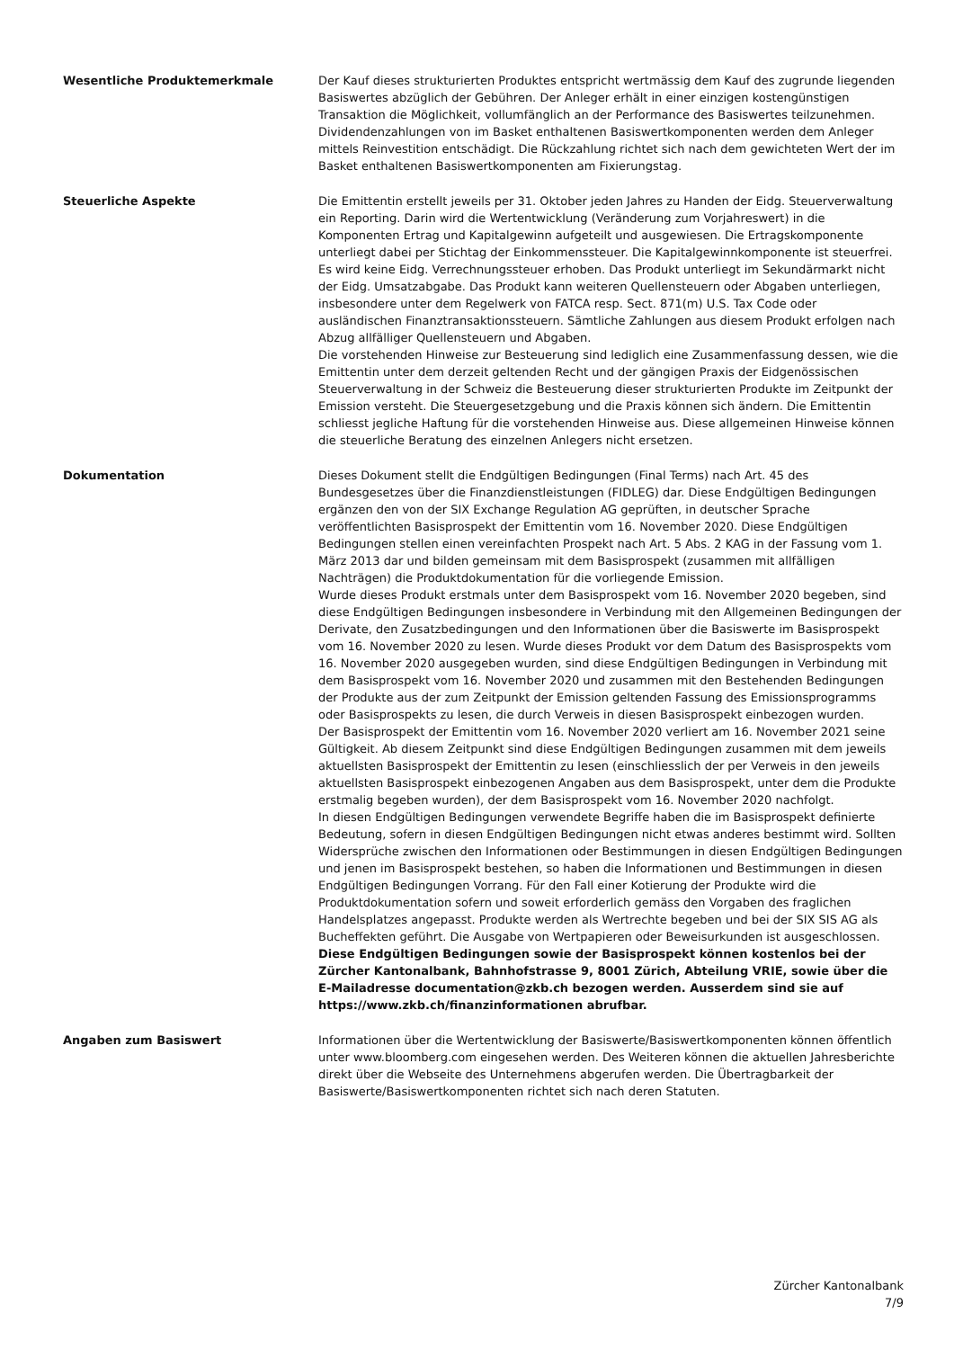Wesentliche Produktemerkmale Der Kauf dieses strukturierten Produktes entspricht wertmässig dem Kauf des zugrunde liegenden Basiswertes abzüglich der Gebühren. Der Anleger erhält in einer einzigen kostengünstigen Transaktion die Möglichkeit, vollumfänglich an der Performance des Basiswertes teilzunehmen. Dividendenzahlungen von im Basket enthaltenen Basiswertkomponenten werden dem Anleger mittels Reinvestition entschädigt. Die Rückzahlung richtet sich nach dem gewichteten Wert der im Basket enthaltenen Basiswertkomponenten am Fixierungstag.
Steuerliche Aspekte Die Emittentin erstellt jeweils per 31. Oktober jeden Jahres zu Handen der Eidg. Steuerverwaltung ein Reporting. Darin wird die Wertentwicklung (Veränderung zum Vorjahreswert) in die Komponenten Ertrag und Kapitalgewinn aufgeteilt und ausgewiesen. Die Ertragskomponente unterliegt dabei per Stichtag der Einkommenssteuer. Die Kapitalgewinnkomponente ist steuerfrei.
Es wird keine Eidg. Verrechnungssteuer erhoben. Das Produkt unterliegt im Sekundärmarkt nicht der Eidg. Umsatzabgabe. Das Produkt kann weiteren Quellensteuern oder Abgaben unterliegen, insbesondere unter dem Regelwerk von FATCA resp. Sect. 871(m) U.S. Tax Code oder ausländischen Finanztransaktionssteuern. Sämtliche Zahlungen aus diesem Produkt erfolgen nach Abzug allfälliger Quellensteuern und Abgaben.
Die vorstehenden Hinweise zur Besteuerung sind lediglich eine Zusammenfassung dessen, wie die Emittentin unter dem derzeit geltenden Recht und der gängigen Praxis der Eidgenössischen Steuerverwaltung in der Schweiz die Besteuerung dieser strukturierten Produkte im Zeitpunkt der Emission versteht. Die Steuergesetzgebung und die Praxis können sich ändern. Die Emittentin schliesst jegliche Haftung für die vorstehenden Hinweise aus. Diese allgemeinen Hinweise können die steuerliche Beratung des einzelnen Anlegers nicht ersetzen.
Dokumentation Dieses Dokument stellt die Endgültigen Bedingungen (Final Terms) nach Art. 45 des Bundesgesetzes über die Finanzdienstleistungen (FIDLEG) dar. Diese Endgültigen Bedingungen ergänzen den von der SIX Exchange Regulation AG geprüften, in deutscher Sprache veröffentlichten Basisprospekt der Emittentin vom 16. November 2020. Diese Endgültigen Bedingungen stellen einen vereinfachten Prospekt nach Art. 5 Abs. 2 KAG in der Fassung vom 1. März 2013 dar und bilden gemeinsam mit dem Basisprospekt (zusammen mit allfälligen Nachträgen) die Produktdokumentation für die vorliegende Emission.
Wurde dieses Produkt erstmals unter dem Basisprospekt vom 16. November 2020 begeben, sind diese Endgültigen Bedingungen insbesondere in Verbindung mit den Allgemeinen Bedingungen der Derivate, den Zusatzbedingungen und den Informationen über die Basiswerte im Basisprospekt vom 16. November 2020 zu lesen. Wurde dieses Produkt vor dem Datum des Basisprospekts vom 16. November 2020 ausgegeben wurden, sind diese Endgültigen Bedingungen in Verbindung mit dem Basisprospekt vom 16. November 2020 und zusammen mit den Bestehenden Bedingungen der Produkte aus der zum Zeitpunkt der Emission geltenden Fassung des Emissionsprogramms oder Basisprospekts zu lesen, die durch Verweis in diesen Basisprospekt einbezogen wurden.
Der Basisprospekt der Emittentin vom 16. November 2020 verliert am 16. November 2021 seine Gültigkeit. Ab diesem Zeitpunkt sind diese Endgültigen Bedingungen zusammen mit dem jeweils aktuellsten Basisprospekt der Emittentin zu lesen (einschliesslich der per Verweis in den jeweils aktuellsten Basisprospekt einbezogenen Angaben aus dem Basisprospekt, unter dem die Produkte erstmalig begeben wurden), der dem Basisprospekt vom 16. November 2020 nachfolgt.
In diesen Endgültigen Bedingungen verwendete Begriffe haben die im Basisprospekt definierte Bedeutung, sofern in diesen Endgültigen Bedingungen nicht etwas anderes bestimmt wird. Sollten Widersprüche zwischen den Informationen oder Bestimmungen in diesen Endgültigen Bedingungen und jenen im Basisprospekt bestehen, so haben die Informationen und Bestimmungen in diesen Endgültigen Bedingungen Vorrang. Für den Fall einer Kotierung der Produkte wird die Produktdokumentation sofern und soweit erforderlich gemäss den Vorgaben des fraglichen Handelsplatzes angepasst. Produkte werden als Wertrechte begeben und bei der SIX SIS AG als Bucheffekten geführt. Die Ausgabe von Wertpapieren oder Beweisurkunden ist ausgeschlossen.
Diese Endgültigen Bedingungen sowie der Basisprospekt können kostenlos bei der Zürcher Kantonalbank, Bahnhofstrasse 9, 8001 Zürich, Abteilung VRIE, sowie über die E-Mailadresse documentation@zkb.ch bezogen werden. Ausserdem sind sie auf https://www.zkb.ch/finanzinformationen abrufbar.
Angaben zum Basiswert Informationen über die Wertentwicklung der Basiswerte/Basiswertkomponenten können öffentlich unter www.bloomberg.com eingesehen werden. Des Weiteren können die aktuellen Jahresberichte direkt über die Webseite des Unternehmens abgerufen werden. Die Übertragbarkeit der Basiswerte/Basiswertkomponenten richtet sich nach deren Statuten.
Zürcher Kantonalbank
7/9